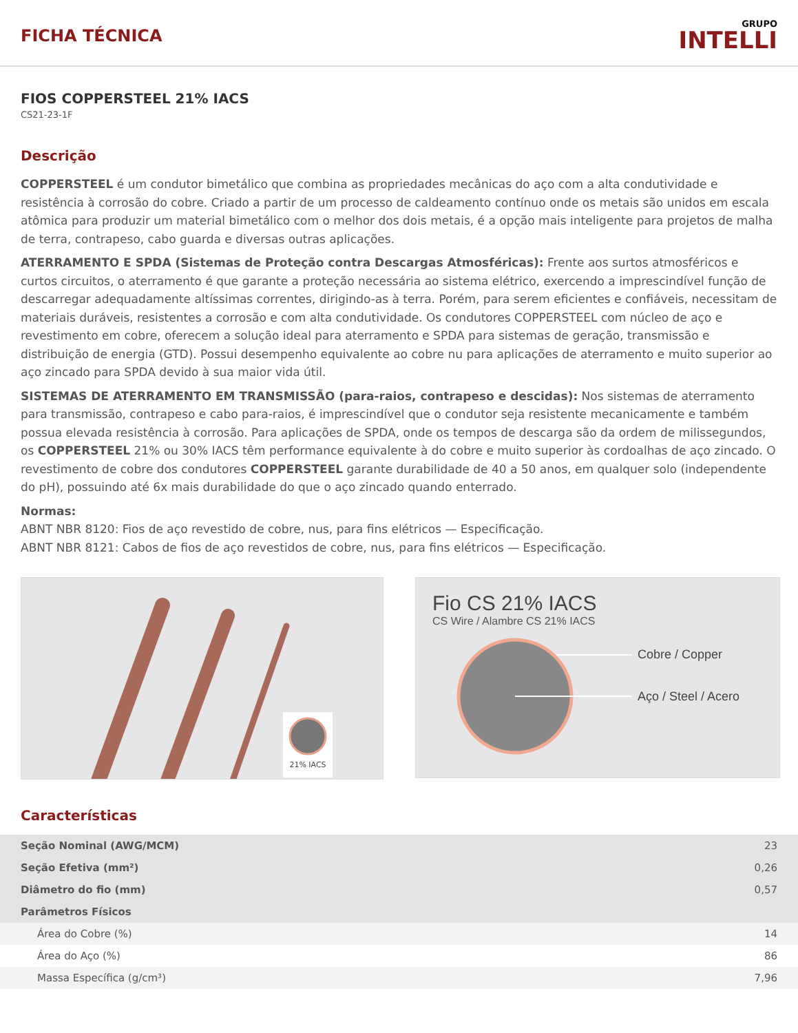FICHA TÉCNICA
GRUPO
INTELLI
FIOS COPPERSTEEL 21% IACS
CS21-23-1F
Descrição
COPPERSTEEL é um condutor bimetálico que combina as propriedades mecânicas do aço com a alta condutividade e resistência à corrosão do cobre. Criado a partir de um processo de caldeamento contínuo onde os metais são unidos em escala atômica para produzir um material bimetálico com o melhor dos dois metais, é a opção mais inteligente para projetos de malha de terra, contrapeso, cabo guarda e diversas outras aplicações.
ATERRAMENTO E SPDA (Sistemas de Proteção contra Descargas Atmosféricas): Frente aos surtos atmosféricos e curtos circuitos, o aterramento é que garante a proteção necessária ao sistema elétrico, exercendo a imprescindível função de descarregar adequadamente altíssimas correntes, dirigindo-as à terra. Porém, para serem eficientes e confiáveis, necessitam de materiais duráveis, resistentes a corrosão e com alta condutividade. Os condutores COPPERSTEEL com núcleo de aço e revestimento em cobre, oferecem a solução ideal para aterramento e SPDA para sistemas de geração, transmissão e distribuição de energia (GTD). Possui desempenho equivalente ao cobre nu para aplicações de aterramento e muito superior ao aço zincado para SPDA devido à sua maior vida útil.
SISTEMAS DE ATERRAMENTO EM TRANSMISSÃO (para-raios, contrapeso e descidas): Nos sistemas de aterramento para transmissão, contrapeso e cabo para-raios, é imprescindível que o condutor seja resistente mecanicamente e também possua elevada resistência à corrosão. Para aplicações de SPDA, onde os tempos de descarga são da ordem de milissegundos, os COPPERSTEEL 21% ou 30% IACS têm performance equivalente à do cobre e muito superior às cordoalhas de aço zincado. O revestimento de cobre dos condutores COPPERSTEEL garante durabilidade de 40 a 50 anos, em qualquer solo (independente do pH), possuindo até 6x mais durabilidade do que o aço zincado quando enterrado.
Normas:
ABNT NBR 8120: Fios de aço revestido de cobre, nus, para fins elétricos — Especificação.
ABNT NBR 8121: Cabos de fios de aço revestidos de cobre, nus, para fins elétricos — Especificação.
21% IACS
Fio CS 21% IACS
CS Wire / Alambre CS 21% IACS
Cobre / Copper
Aço / Steel / Acero
Características
| Seção Nominal (AWG/MCM) | 23 |
| Seção Efetiva (mm²) | 0,26 |
| Diâmetro do fio (mm) | 0,57 |
| Parâmetros Físicos | |
| Área do Cobre (%) | 14 |
| Área do Aço (%) | 86 |
| Massa Específica (g/cm³) | 7,96 |